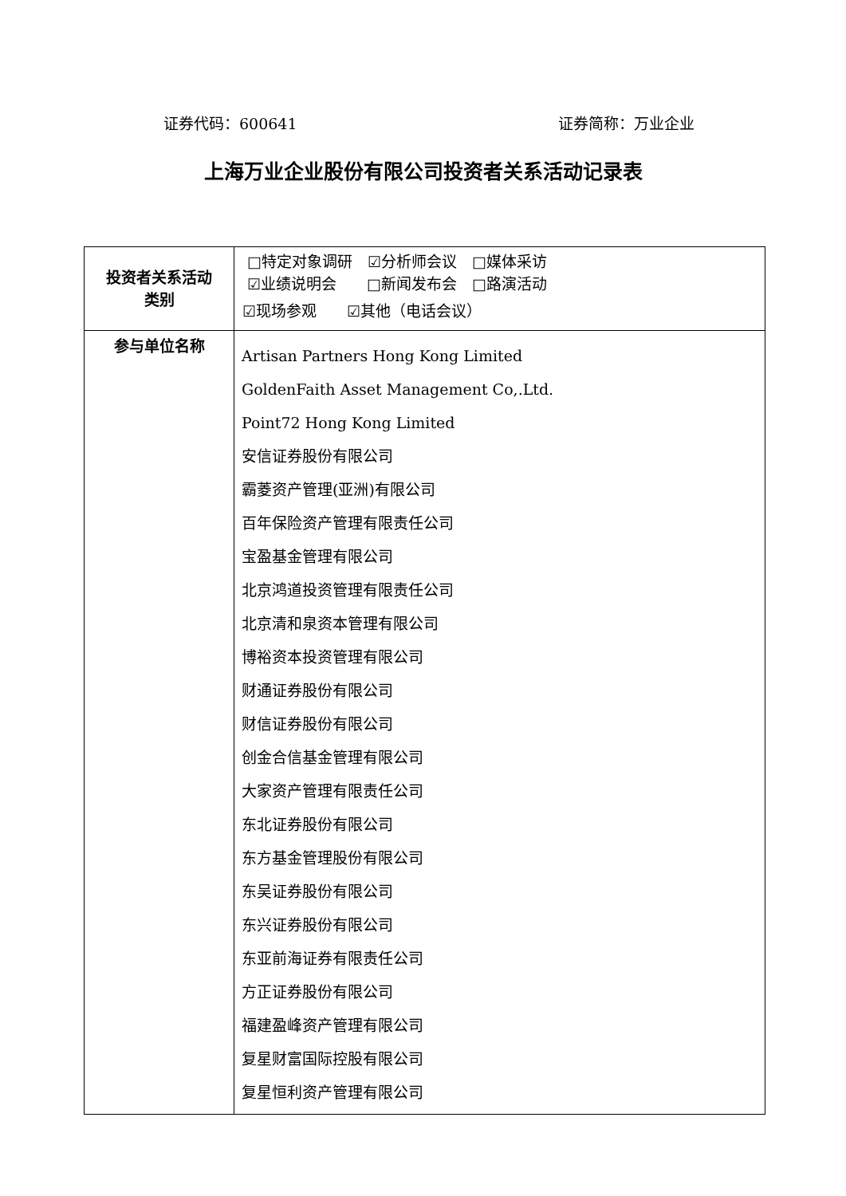证券代码：600641 证券简称：万业企业
上海万业企业股份有限公司投资者关系活动记录表
| 投资者关系活动 类别 | □特定对象调研 ☑分析师会议 □媒体采访 ☑业绩说明会 □新闻发布会 □路演活动 ☑现场参观 ☑其他（电话会议） |
| 参与单位名称 | Artisan Partners Hong Kong Limited GoldenFaith Asset Management Co,.Ltd. Point72 Hong Kong Limited 安信证券股份有限公司 霸菱资产管理(亚洲)有限公司 百年保险资产管理有限责任公司 宝盈基金管理有限公司 北京鸿道投资管理有限责任公司 北京清和泉资本管理有限公司 博裕资本投资管理有限公司 财通证券股份有限公司 财信证券股份有限公司 创金合信基金管理有限公司 大家资产管理有限责任公司 东北证券股份有限公司 东方基金管理股份有限公司 东吴证券股份有限公司 东兴证券股份有限公司 东亚前海证券有限责任公司 方正证券股份有限公司 福建盈峰资产管理有限公司 复星财富国际控股有限公司 复星恒利资产管理有限公司 |